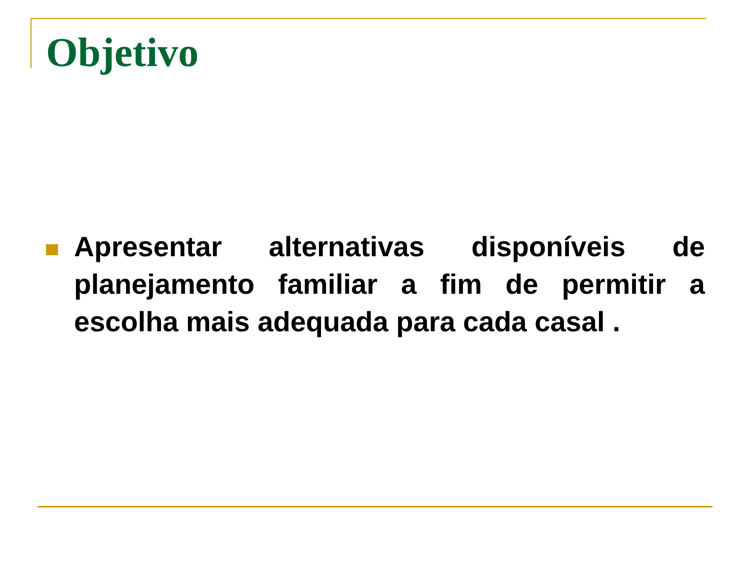Objetivo
Apresentar alternativas disponíveis de planejamento familiar a fim de permitir a escolha mais adequada para cada casal .